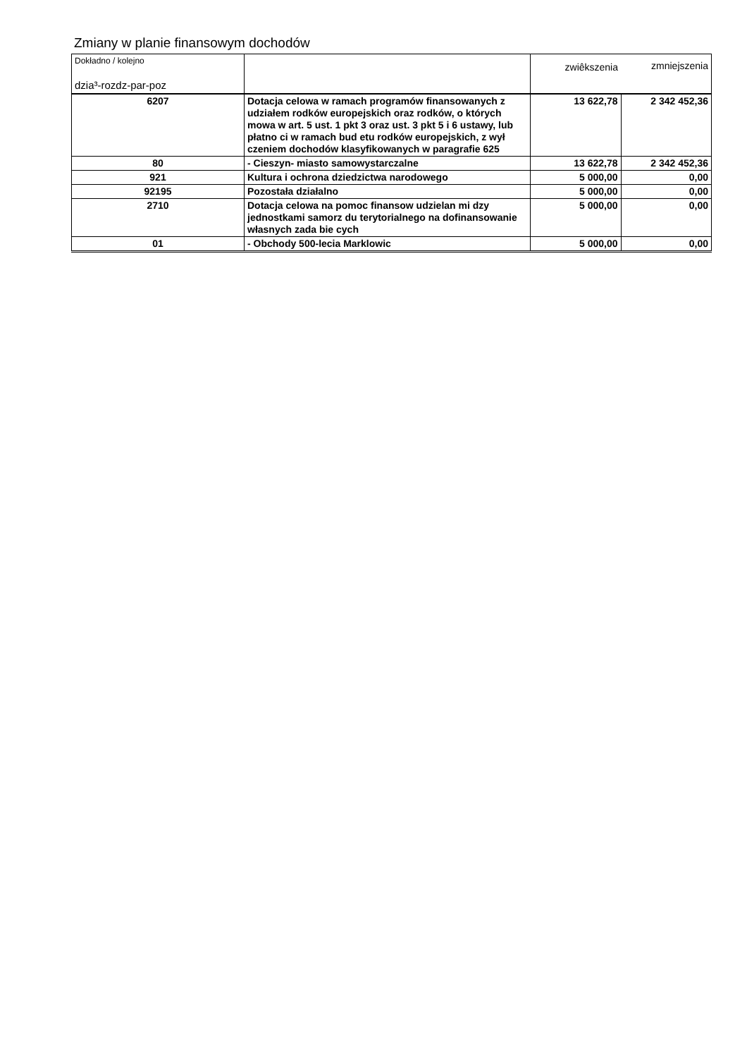Zmiany w planie finansowym dochodów
| Dokładno / kolejno dzia³-rozdz-par-poz | | zwiêkszenia | zmniejszenia |
| --- | --- | --- | --- |
| 6207 | Dotacja celowa w ramach programów finansowanych z udziałem rodków europejskich oraz rodków, o których mowa w art. 5 ust. 1 pkt 3 oraz ust. 3 pkt 5 i 6 ustawy, lub płatno ci w ramach bud etu rodków europejskich, z wył czeniem dochodów klasyfikowanych w paragrafie 625 | 13 622,78 | 2 342 452,36 |
| 80 | - Cieszyn- miasto samowystarczalne | 13 622,78 | 2 342 452,36 |
| 921 | Kultura i ochrona dziedzictwa narodowego | 5 000,00 | 0,00 |
| 92195 | Pozostała działalno | 5 000,00 | 0,00 |
| 2710 | Dotacja celowa na pomoc finansow udzielan mi dzy jednostkami samorz du terytorialnego na dofinansowanie własnych zada bie cych | 5 000,00 | 0,00 |
| 01 | - Obchody 500-lecia Marklowic | 5 000,00 | 0,00 |